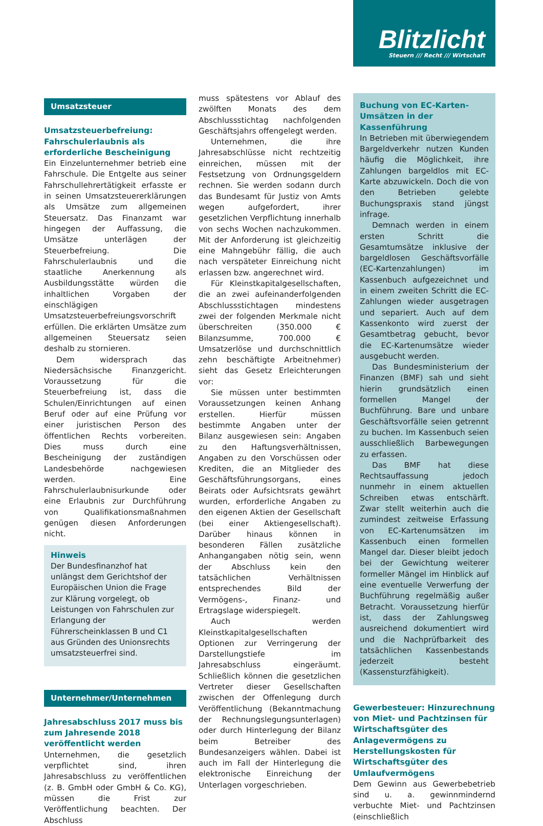Blitzlicht
Steuern /// Recht /// Wirtschaft
Umsatzsteuer
Umsatzsteuerbefreiung: Fahrschulerlaubnis als erforderliche Bescheinigung
Ein Einzelunternehmer betrieb eine Fahrschule. Die Entgelte aus seiner Fahrschullehrertätigkeit erfasste er in seinen Umsatzsteuererklärungen als Umsätze zum allgemeinen Steuersatz. Das Finanzamt war hingegen der Auffassung, die Umsätze unterlägen der Steuerbefreiung. Die Fahrschulerlaubnis und die staatliche Anerkennung als Ausbildungsstätte würden die inhaltlichen Vorgaben der einschlägigen Umsatzsteuerbefreiungsvorschrift erfüllen. Die erklärten Umsätze zum allgemeinen Steuersatz seien deshalb zu stornieren.
Dem widersprach das Niedersächsische Finanzgericht. Voraussetzung für die Steuerbefreiung ist, dass die Schulen/Einrichtungen auf einen Beruf oder auf eine Prüfung vor einer juristischen Person des öffentlichen Rechts vorbereiten. Dies muss durch eine Bescheinigung der zuständigen Landesbehörde nachgewiesen werden. Eine Fahrschulerlaubnisurkunde oder eine Erlaubnis zur Durchführung von Qualifikationsmaßnahmen genügen diesen Anforderungen nicht.
Hinweis
Der Bundesfinanzhof hat unlängst dem Gerichtshof der Europäischen Union die Frage zur Klärung vorgelegt, ob Leistungen von Fahrschulen zur Erlangung der Führerscheinklassen B und C1 aus Gründen des Unionsrechts umsatzsteuerfrei sind.
Unternehmer/Unternehmen
Jahresabschluss 2017 muss bis zum Jahresende 2018 veröffentlicht werden
Unternehmen, die gesetzlich verpflichtet sind, ihren Jahresabschluss zu veröffentlichen (z. B. GmbH oder GmbH & Co. KG), müssen die Frist zur Veröffentlichung beachten. Der Abschluss
muss spätestens vor Ablauf des zwölften Monats des dem Abschlussstichtag nachfolgenden Geschäftsjahrs offengelegt werden.
Unternehmen, die ihre Jahresabschlüsse nicht rechtzeitig einreichen, müssen mit der Festsetzung von Ordnungsgeldern rechnen. Sie werden sodann durch das Bundesamt für Justiz von Amts wegen aufgefordert, ihrer gesetzlichen Verpflichtung innerhalb von sechs Wochen nachzukommen. Mit der Anforderung ist gleichzeitig eine Mahngebühr fällig, die auch nach verspäteter Einreichung nicht erlassen bzw. angerechnet wird.
Für Kleinstkapitalgesellschaften, die an zwei aufeinanderfolgenden Abschlussstichtagen mindestens zwei der folgenden Merkmale nicht überschreiten (350.000 € Bilanzsumme, 700.000 € Umsatzerlöse und durchschnittlich zehn beschäftigte Arbeitnehmer) sieht das Gesetz Erleichterungen vor:
Sie müssen unter bestimmten Voraussetzungen keinen Anhang erstellen. Hierfür müssen bestimmte Angaben unter der Bilanz ausgewiesen sein: Angaben zu den Haftungsverhältnissen, Angaben zu den Vorschüssen oder Krediten, die an Mitglieder des Geschäftsführungsorgans, eines Beirats oder Aufsichtsrats gewährt wurden, erforderliche Angaben zu den eigenen Aktien der Gesellschaft (bei einer Aktiengesellschaft). Darüber hinaus können in besonderen Fällen zusätzliche Anhangangaben nötig sein, wenn der Abschluss kein den tatsächlichen Verhältnissen entsprechendes Bild der Vermögens-, Finanz- und Ertragslage widerspiegelt.
Auch werden Kleinstkapitalgesellschaften Optionen zur Verringerung der Darstellungstiefe im Jahresabschluss eingeräumt. Schließlich können die gesetzlichen Vertreter dieser Gesellschaften zwischen der Offenlegung durch Veröffentlichung (Bekanntmachung der Rechnungslegungsunterlagen) oder durch Hinterlegung der Bilanz beim Betreiber des Bundesanzeigers wählen. Dabei ist auch im Fall der Hinterlegung die elektronische Einreichung der Unterlagen vorgeschrieben.
Buchung von EC-Karten-Umsätzen in der Kassenführung
In Betrieben mit überwiegendem Bargeldverkehr nutzen Kunden häufig die Möglichkeit, ihre Zahlungen bargeldlos mit EC-Karte abzuwickeln. Doch die von den Betrieben gelebte Buchungspraxis stand jüngst infrage.
Demnach werden in einem ersten Schritt die Gesamtumsätze inklusive der bargeldlosen Geschäftsvorfälle (EC-Kartenzahlungen) im Kassenbuch aufgezeichnet und in einem zweiten Schritt die EC-Zahlungen wieder ausgetragen und separiert. Auch auf dem Kassenkonto wird zuerst der Gesamtbetrag gebucht, bevor die EC-Kartenumsätze wieder ausgebucht werden.
Das Bundesministerium der Finanzen (BMF) sah und sieht hierin grundsätzlich einen formellen Mangel der Buchführung. Bare und unbare Geschäftsvorfälle seien getrennt zu buchen. Im Kassenbuch seien ausschließlich Barbewegungen zu erfassen.
Das BMF hat diese Rechtsauffassung jedoch nunmehr in einem aktuellen Schreiben etwas entschärft. Zwar stellt weiterhin auch die zumindest zeitweise Erfassung von EC-Kartenumsätzen im Kassenbuch einen formellen Mangel dar. Dieser bleibt jedoch bei der Gewichtung weiterer formeller Mängel im Hinblick auf eine eventuelle Verwerfung der Buchführung regelmäßig außer Betracht. Voraussetzung hierfür ist, dass der Zahlungsweg ausreichend dokumentiert wird und die Nachprüfbarkeit des tatsächlichen Kassenbestands jederzeit besteht (Kassensturzfähigkeit).
Gewerbesteuer: Hinzurechnung von Miet- und Pachtzinsen für Wirtschaftsgüter des Anlagevermögens zu Herstellungskosten für Wirtschaftsgüter des Umlaufvermögens
Dem Gewinn aus Gewerbebetrieb sind u. a. gewinnmindernd verbuchte Miet- und Pachtzinsen (einschließlich